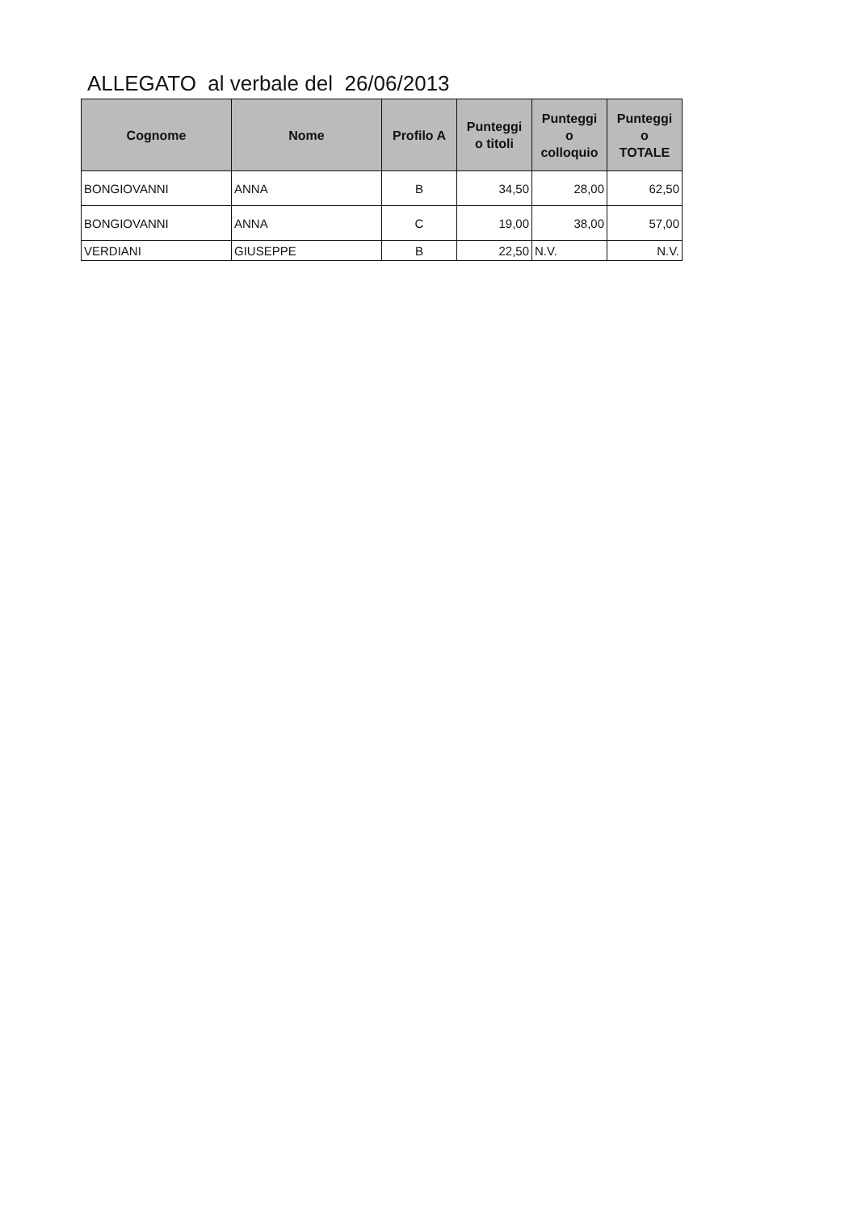ALLEGATO al verbale del 26/06/2013
| Cognome | Nome | Profilo A | Punteggi o titoli | Punteggi o colloquio | Punteggi o TOTALE |
| --- | --- | --- | --- | --- | --- |
| BONGIOVANNI | ANNA | B | 34,50 | 28,00 | 62,50 |
| BONGIOVANNI | ANNA | C | 19,00 | 38,00 | 57,00 |
| VERDIANI | GIUSEPPE | B | 22,50 | N.V. | N.V. |